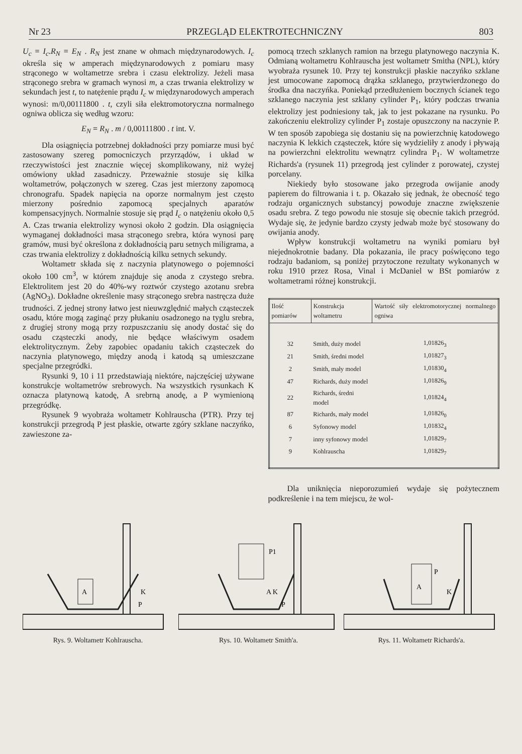Nr 23 PRZEGLĄD ELEKTROTECHNICZNY 803
U<sub>c</sub> = I<sub>c</sub>.R<sub>N</sub> = E<sub>N</sub> . R<sub>N</sub> jest znane w ohmach międzynarodowych. I<sub>c</sub> określa się w amperach międzynarodowych z pomiaru masy strąconego w woltametrze srebra i czasu elektrolizy. Jeżeli masa strąconego srebra w gramach wynosi m, a czas trwania elektrolizy w sekundach jest t, to natężenie prądu I<sub>c</sub> w międzynarodowych amperach wynosi: m/0,00111800 . t, czyli siła elektromotoryczna normalnego ogniwa oblicza się według wzoru:
E<sub>N</sub> = R<sub>N</sub> . m / 0,00111800 . t int. V.
Dla osiągnięcia potrzebnej dokładności przy pomiarze musi być zastosowany szereg pomocniczych przyrządów, i układ w rzeczywistości jest znacznie więcej skomplikowany, niż wyżej omówiony układ zasadniczy. Przeważnie stosuje się kilka woltametrów, połączonych w szereg. Czas jest mierzony zapomocą chronografu. Spadek napięcia na oporze normalnym jest często mierzony pośrednio zapomocą specjalnych aparatów kompensacyjnych. Normalnie stosuje się prąd I<sub>c</sub> o natężeniu około 0,5 A. Czas trwania elektrolizy wynosi około 2 godzin. Dla osiągnięcia wymaganej dokładności masa strąconego srebra, która wynosi parę gramów, musi być określona z dokładnością paru setnych miligrama, a czas trwania elektrolizy z dokładnością kilku setnych sekundy.
Woltametr składa się z naczynia platynowego o pojemności około 100 cm<sup>3</sup>, w którem znajduje się anoda z czystego srebra. Elektrolitem jest 20 do 40%-wy roztwór czystego azotanu srebra (AgNO<sub>3</sub>). Dokładne określenie masy strąconego srebra nastręcza duże trudności. Z jednej strony łatwo jest nieuwzględnić małych cząsteczek osadu, które mogą zaginąć przy płukaniu osadzonego na tyglu srebra, z drugiej strony mogą przy rozpuszczaniu się anody dostać się do osadu cząsteczki anody, nie będące właściwym osadem elektrolitycznym. Żeby zapobiec opadaniu takich cząsteczek do naczynia platynowego, między anodą i katodą są umieszczane specjalne przegródki.
Rysunki 9, 10 i 11 przedstawiają niektóre, najczęściej używane konstrukcje woltametrów srebrowych. Na wszystkich rysunkach K oznacza platynową katodę, A srebrną anodę, a P wymienioną przegródkę.
Rysunek 9 wyobraża woltametr Kohlrauscha (PTR). Przy tej konstrukcji przegrodą P jest płaskie, otwarte zgóry szklane naczyńko, zawieszone za-
pomocą trzech szklanych ramion na brzegu platynowego naczynia K. Odmianą woltametru Kohlrauscha jest woltametr Smitha (NPL), który wyobraża rysunek 10. Przy tej konstrukcji płaskie naczyńko szklane jest umocowane zapomocą drążka szklanego, przytwierdzonego do środka dna naczyńka. Poniekąd przedłużeniem bocznych ścianek tego szklanego naczynia jest szklany cylinder P<sub>1</sub>, który podczas trwania elektrolizy jest podniesiony tak, jak to jest pokazane na rysunku. Po zakończeniu elektrolizy cylinder P<sub>1</sub> zostaje opuszczony na naczynie P. W ten sposób zapobiega się dostaniu się na powierzchnię katodowego naczynia K lekkich cząsteczek, które się wydzieliły z anody i pływają na powierzchni elektrolitu wewnątrz cylindra P<sub>1</sub>. W woltametrze Richards'a (rysunek 11) przegrodą jest cylinder z porowatej, czystej porcelany.
Niekiedy było stosowane jako przegroda owijanie anody papierem do filtrowania i t. p. Okazało się jednak, że obecność tego rodzaju organicznych substancyj powoduje znaczne zwiększenie osadu srebra. Z tego powodu nie stosuje się obecnie takich przegród. Wydaje się, że jedynie bardzo czysty jedwab może być stosowany do owijania anody.
Wpływ konstrukcji woltametru na wyniki pomiaru był niejednokrotnie badany. Dla pokazania, ile pracy poświęcono tego rodzaju badaniom, są poniżej przytoczone rezultaty wykonanych w roku 1910 przez Rosa, Vinal i McDaniel w BSt pomiarów z woltametrami różnej konstrukcji.
| Ilość pomiarów | Konstrukcja woltametru | Wartość siły elektromotorycznej normalnego ogniwa |
| --- | --- | --- |
| 32 | Smith, duży model | 1,01826<sub>3</sub> |
| 21 | Smith, średni model | 1,01827<sub>3</sub> |
| 2 | Smith, mały model | 1,01830<sub>4</sub> |
| 47 | Richards, duży model | 1,01826<sub>9</sub> |
| 22 | Richards, średni model | 1,01824<sub>4</sub> |
| 87 | Richards, mały model | 1,01826<sub>0</sub> |
| 6 | Syfonowy model | 1,01832<sub>4</sub> |
| 7 | inny syfonowy model | 1,01829<sub>7</sub> |
| 9 | Kohlrauscha | 1,01829<sub>7</sub> |
Dla uniknięcia nieporozumień wydaje się pożytecznem podkreślenie i na tem miejscu, że wol-
A
K
P
Rys. 9. Woltametr Kohlrauscha.
P1
A K
P
Rys. 10. Woltametr Smith'a.
A
P
K
Rys. 11. Woltametr Richards'a.